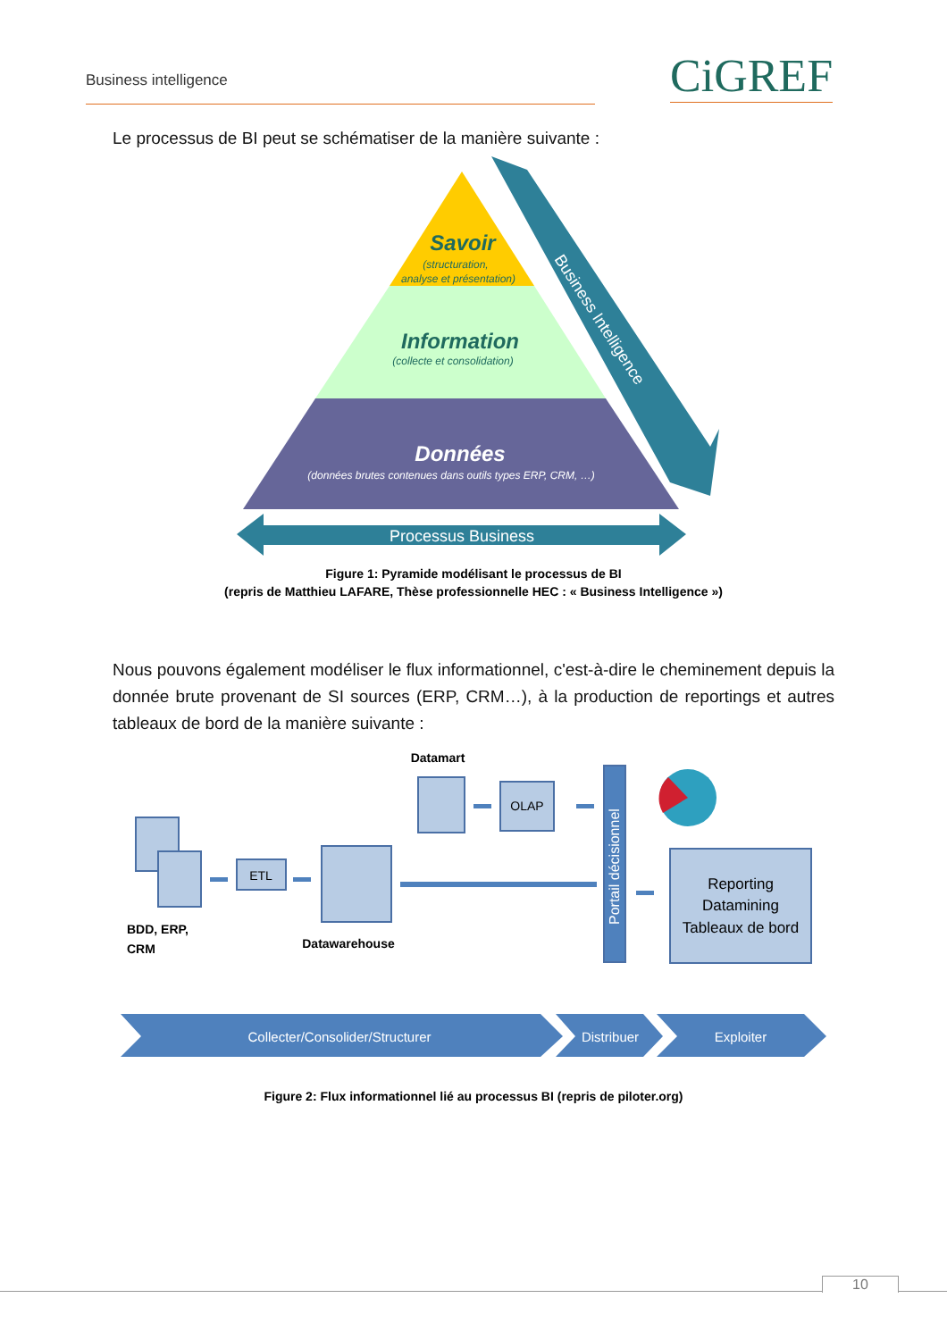Business intelligence CiGREF
Le processus de BI peut se schématiser de la manière suivante :
Savoir
(structuration,
analyse et présentation)
Information
(collecte et consolidation)
Données
(données brutes contenues dans outils types ERP, CRM, …)
Business Intelligence
Processus Business
Figure 1: Pyramide modélisant le processus de BI
(repris de Matthieu LAFARE, Thèse professionnelle HEC : « Business Intelligence »)
Nous pouvons également modéliser le flux informationnel, c'est-à-dire le cheminement depuis la donnée brute provenant de SI sources (ERP, CRM…), à la production de reportings et autres tableaux de bord de la manière suivante :
ETL
OLAP
Datamart
BDD, ERP,
CRM
Datawarehouse
Portail décisionnel
Reporting
Datamining
Tableaux de bord
Collecter/Consolider/Structurer
Distribuer
Exploiter
Figure 2: Flux informationnel lié au processus BI (repris de piloter.org)
10